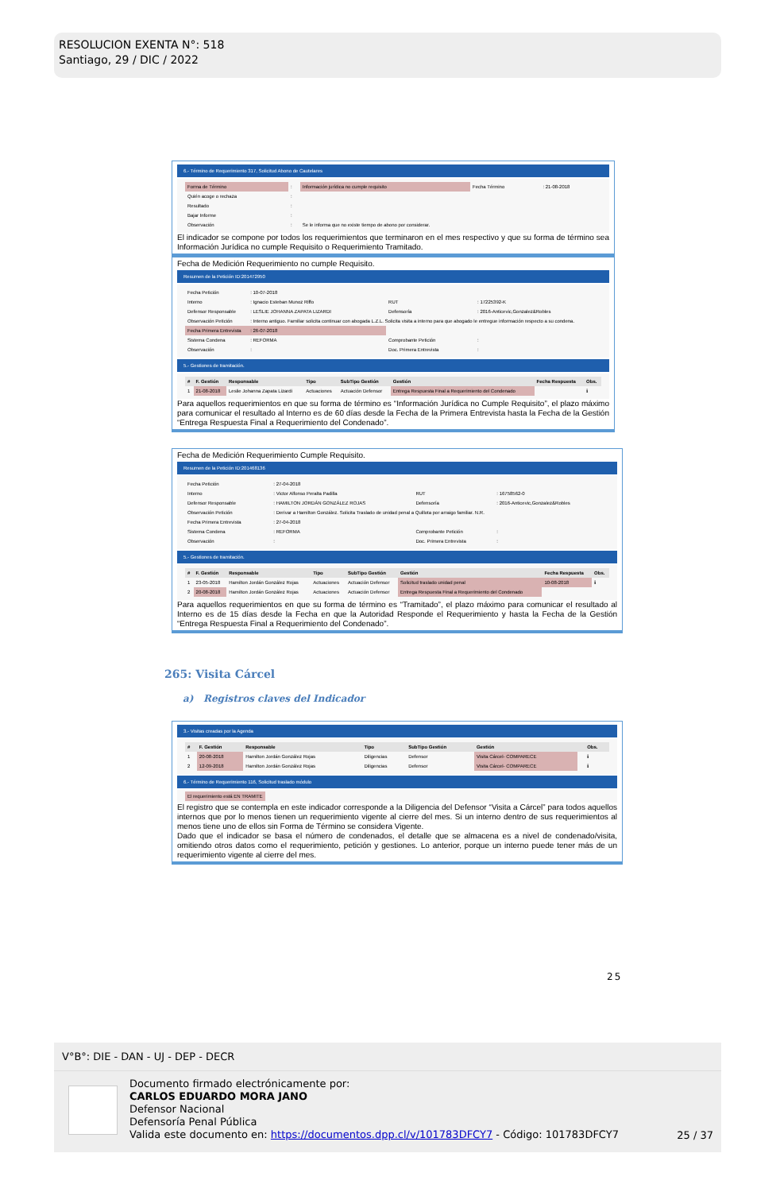RESOLUCION EXENTA N°: 518
Santiago, 29 / DIC / 2022
6.- Término de Requerimiento 317, Solicitud Abono de Cautelares
| Forma de Término | : | Información jurídica no cumple requisito | Fecha Término | : 21-08-2018 |
| Quién acoge o rechaza | : | | | |
| Resultado | : | | | |
| Bajar Informe | : | | | |
| Observación | : | Se le informa que no existe tiempo de abono por considerar. | | |
El indicador se compone por todos los requerimientos que terminaron en el mes respectivo y que su forma de término sea Información Jurídica no cumple Requisito o Requerimiento Tramitado.
Fecha de Medición Requerimiento no cumple Requisito.
Resumen de la Petición ID:201472950
| Fecha Petición | : 10-07-2018 | | |
| Interno | : Ignacio Esteban Munoz Riffo | RUT | : 17225392-K |
| Defensor Responsable | : LESLIE JOHANNA ZAPATA LIZARDI | Defensoría | : 2016-Anticevic,Gonzalez&Robles |
| Observación Petición | : Interno antiguo. Familiar solicita continuar con abogada L.Z.L. Solicita visita a interno para que abogado le entregue información respecto a su condena. | | |
| Fecha Primera Entrevista | : 26-07-2018 | | |
| Sistema Condena | : REFORMA | Comprobante Petición | : |
| Observación | : | Doc. Primera Entrevista | : |
5.- Gestiones de tramitación.
| # | F. Gestión | Responsable | Tipo | SubTipo Gestión | Gestión | Fecha Respuesta | Obs. |
| --- | --- | --- | --- | --- | --- | --- | --- |
| 1 | 21-08-2018 | Leslie Johanna Zapata Lizardi | Actuaciones | Actuación Defensor | Entrega Respuesta Final a Requerimiento del Condenado | | ℹ |
Para aquellos requerimientos en que su forma de término es “Información Jurídica no Cumple Requisito”, el plazo máximo para comunicar el resultado al Interno es de 60 días desde la Fecha de la Primera Entrevista hasta la Fecha de la Gestión “Entrega Respuesta Final a Requerimiento del Condenado”.
Fecha de Medición Requerimiento Cumple Requisito.
Resumen de la Petición ID:201468136
| Fecha Petición | : 27-04-2018 | | |
| Interno | : Victor Alfonso Peralta Padilla | RUT | : 16758562-0 |
| Defensor Responsable | : HAMILTON JORDÁN GONZÁLEZ ROJAS | Defensoría | : 2016-Anticevic,Gonzalez&Robles |
| Observación Petición | : Derivar a Hamilton González. Solicita Traslado de unidad penal a Quillota por arraigo familiar. N.R. | | |
| Fecha Primera Entrevista | : 27-04-2018 | | |
| Sistema Condena | : REFORMA | Comprobante Petición | : |
| Observación | : | Doc. Primera Entrevista | : |
5.- Gestiones de tramitación.
| # | F. Gestión | Responsable | Tipo | SubTipo Gestión | Gestión | Fecha Respuesta | Obs. |
| --- | --- | --- | --- | --- | --- | --- | --- |
| 1 | 23-05-2018 | Hamilton Jordán González Rojas | Actuaciones | Actuación Defensor | Solicitud traslado unidad penal | 10-08-2018 | ℹ |
| 2 | 20-08-2018 | Hamilton Jordán González Rojas | Actuaciones | Actuación Defensor | Entrega Respuesta Final a Requerimiento del Condenado | | |
Para aquellos requerimientos en que su forma de término es “Tramitado”, el plazo máximo para comunicar el resultado al Interno es de 15 días desde la Fecha en que la Autoridad Responde el Requerimiento y hasta la Fecha de la Gestión “Entrega Respuesta Final a Requerimiento del Condenado”.
265: Visita Cárcel
a) Registros claves del Indicador
3.- Visitas creadas por la Agenda
| # | F. Gestión | Responsable | Tipo | SubTipo Gestión | Gestión | | Obs. |
| --- | --- | --- | --- | --- | --- | --- | --- |
| 1 | 20-08-2018 | Hamilton Jordán González Rojas | Diligencias | Defensor | Visita Cárcel- COMPARECE | | ℹ |
| 2 | 12-09-2018 | Hamilton Jordán González Rojas | Diligencias | Defensor | Visita Cárcel- COMPARECE | | ℹ |
6.- Término de Requerimiento 116, Solicitud traslado módulo
El requerimiento está EN TRAMITE
El registro que se contempla en este indicador corresponde a la Diligencia del Defensor “Visita a Cárcel” para todos aquellos internos que por lo menos tienen un requerimiento vigente al cierre del mes. Si un interno dentro de sus requerimientos al menos tiene uno de ellos sin Forma de Término se considera Vigente.
Dado que el indicador se basa el número de condenados, el detalle que se almacena es a nivel de condenado/visita, omitiendo otros datos como el requerimiento, petición y gestiones. Lo anterior, porque un interno puede tener más de un requerimiento vigente al cierre del mes.
25
V°B°: DIE - DAN - UJ - DEP - DECR
Documento firmado electrónicamente por:
CARLOS EDUARDO MORA JANO
Defensor Nacional
Defensoría Penal Pública
Valida este documento en: https://documentos.dpp.cl/v/101783DFCY7 - Código: 101783DFCY7
25 / 37